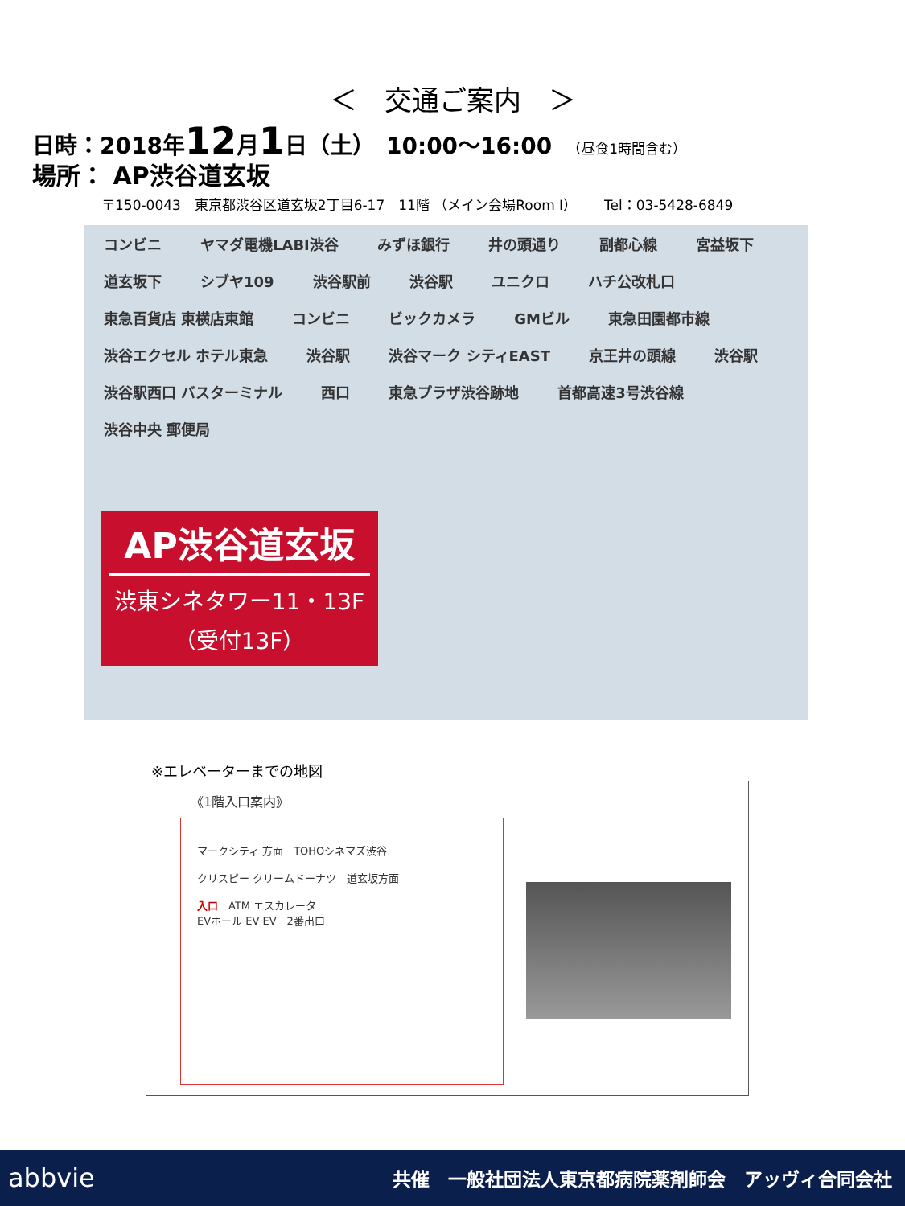＜　交通ご案内　＞
日時：2018年12月1日（土）　10:00～16:00　（昼食1時間含む）
場所： AP渋谷道玄坂
〒150-0043　東京都渋谷区道玄坂2丁目6-17　11階 （メイン会場Room Ⅰ）　　Tel：03-5428-6849
コンビニ ヤマダ電機LABI渋谷 みずほ銀行 井の頭通り 副都心線 宮益坂下 道玄坂下 シブヤ109 渋谷駅前 渋谷駅 ユニクロ ハチ公改札口 東急百貨店 東横店東館 コンビニ ビックカメラ GMビル 東急田園都市線 渋谷エクセル ホテル東急 渋谷駅 渋谷マーク シティEAST 京王井の頭線 渋谷駅 渋谷駅西口 バスターミナル 西口 東急プラザ渋谷跡地 首都高速3号渋谷線 渋谷中央 郵便局
AP渋谷道玄坂
渋東シネタワー11・13F
（受付13F）
※エレベーターまでの地図
《1階入口案内》
マークシティ 方面　TOHOシネマズ渋谷
クリスピー クリームドーナツ　道玄坂方面
入口　ATM エスカレータ
EVホール EV EV　2番出口
abbvie 共催　一般社団法人東京都病院薬剤師会　アッヴィ合同会社